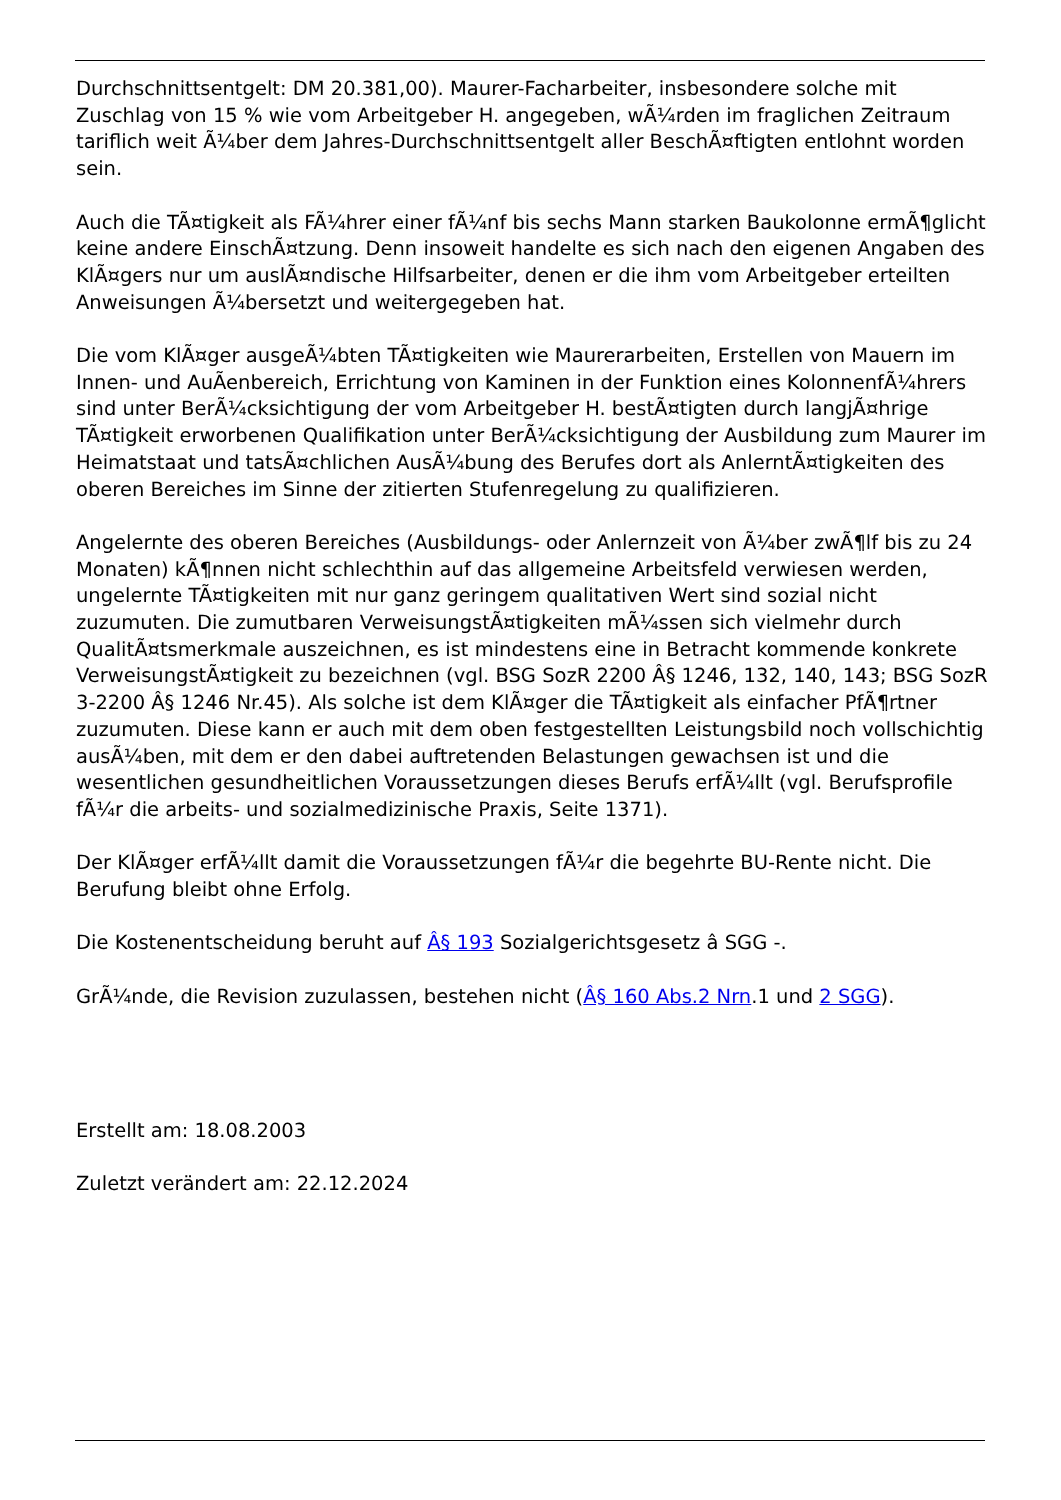Durchschnittsentgelt: DM 20.381,00). Maurer-Facharbeiter, insbesondere solche mit Zuschlag von 15 % wie vom Arbeitgeber H. angegeben, wÃ¼rden im fraglichen Zeitraum tariflich weit Ã¼ber dem Jahres-Durchschnittsentgelt aller BeschÃ¤ftigten entlohnt worden sein.
Auch die TÃ¤tigkeit als FÃ¼hrer einer fÃ¼nf bis sechs Mann starken Baukolonne ermÃ¶glicht keine andere EinschÃ¤tzung. Denn insoweit handelte es sich nach den eigenen Angaben des KlÃ¤gers nur um auslÃ¤ndische Hilfsarbeiter, denen er die ihm vom Arbeitgeber erteilten Anweisungen Ã¼bersetzt und weitergegeben hat.
Die vom KlÃ¤ger ausgeÃ¼bten TÃ¤tigkeiten wie Maurerarbeiten, Erstellen von Mauern im Innen- und AuÃenbereich, Errichtung von Kaminen in der Funktion eines KolonnenfÃ¼hrers sind unter BerÃ¼cksichtigung der vom Arbeitgeber H. bestÃ¤tigten durch langjÃ¤hrige TÃ¤tigkeit erworbenen Qualifikation unter BerÃ¼cksichtigung der Ausbildung zum Maurer im Heimatstaat und tatsÃ¤chlichen AusÃ¼bung des Berufes dort als AnlerntÃ¤tigkeiten des oberen Bereiches im Sinne der zitierten Stufenregelung zu qualifizieren.
Angelernte des oberen Bereiches (Ausbildungs- oder Anlernzeit von Ã¼ber zwÃ¶lf bis zu 24 Monaten) kÃ¶nnen nicht schlechthin auf das allgemeine Arbeitsfeld verwiesen werden, ungelernte TÃ¤tigkeiten mit nur ganz geringem qualitativen Wert sind sozial nicht zuzumuten. Die zumutbaren VerweisungstÃ¤tigkeiten mÃ¼ssen sich vielmehr durch QualitÃ¤tsmerkmale auszeichnen, es ist mindestens eine in Betracht kommende konkrete VerweisungstÃ¤tigkeit zu bezeichnen (vgl. BSG SozR 2200 Â§ 1246, 132, 140, 143; BSG SozR 3-2200 Â§ 1246 Nr.45). Als solche ist dem KlÃ¤ger die TÃ¤tigkeit als einfacher PfÃ¶rtner zuzumuten. Diese kann er auch mit dem oben festgestellten Leistungsbild noch vollschichtig ausÃ¼ben, mit dem er den dabei auftretenden Belastungen gewachsen ist und die wesentlichen gesundheitlichen Voraussetzungen dieses Berufs erfÃ¼llt (vgl. Berufsprofile fÃ¼r die arbeits- und sozialmedizinische Praxis, Seite 1371).
Der KlÃ¤ger erfÃ¼llt damit die Voraussetzungen fÃ¼r die begehrte BU-Rente nicht. Die Berufung bleibt ohne Erfolg.
Die Kostenentscheidung beruht auf Â§ 193 Sozialgerichtsgesetz â SGG -.
GrÃ¼nde, die Revision zuzulassen, bestehen nicht (Â§ 160 Abs.2 Nrn.1 und 2 SGG).
Erstellt am: 18.08.2003
Zuletzt verändert am: 22.12.2024